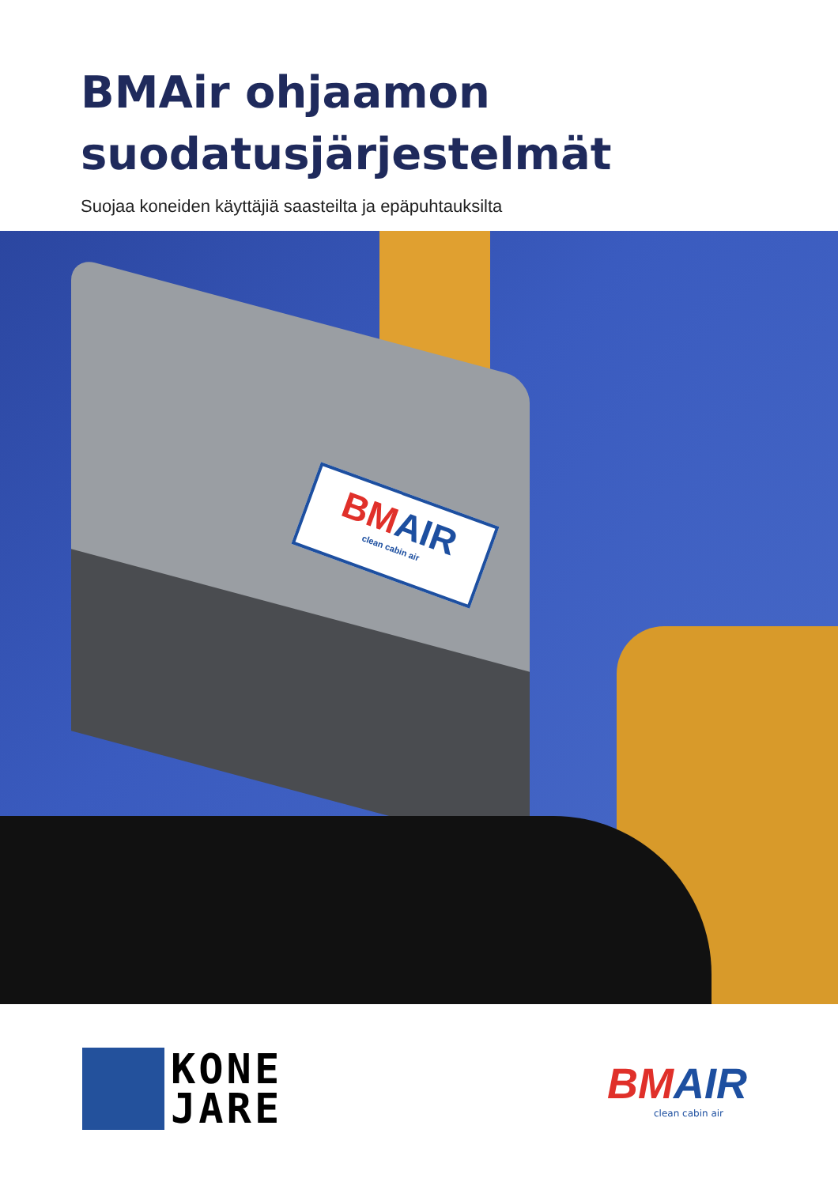BMAir ohjaamon
suodatusjärjestelmät
Suojaa koneiden käyttäjiä saasteilta ja epäpuhtauksilta
BMAIR
clean cabin air
KONE
JARE
BMAIR
clean cabin air